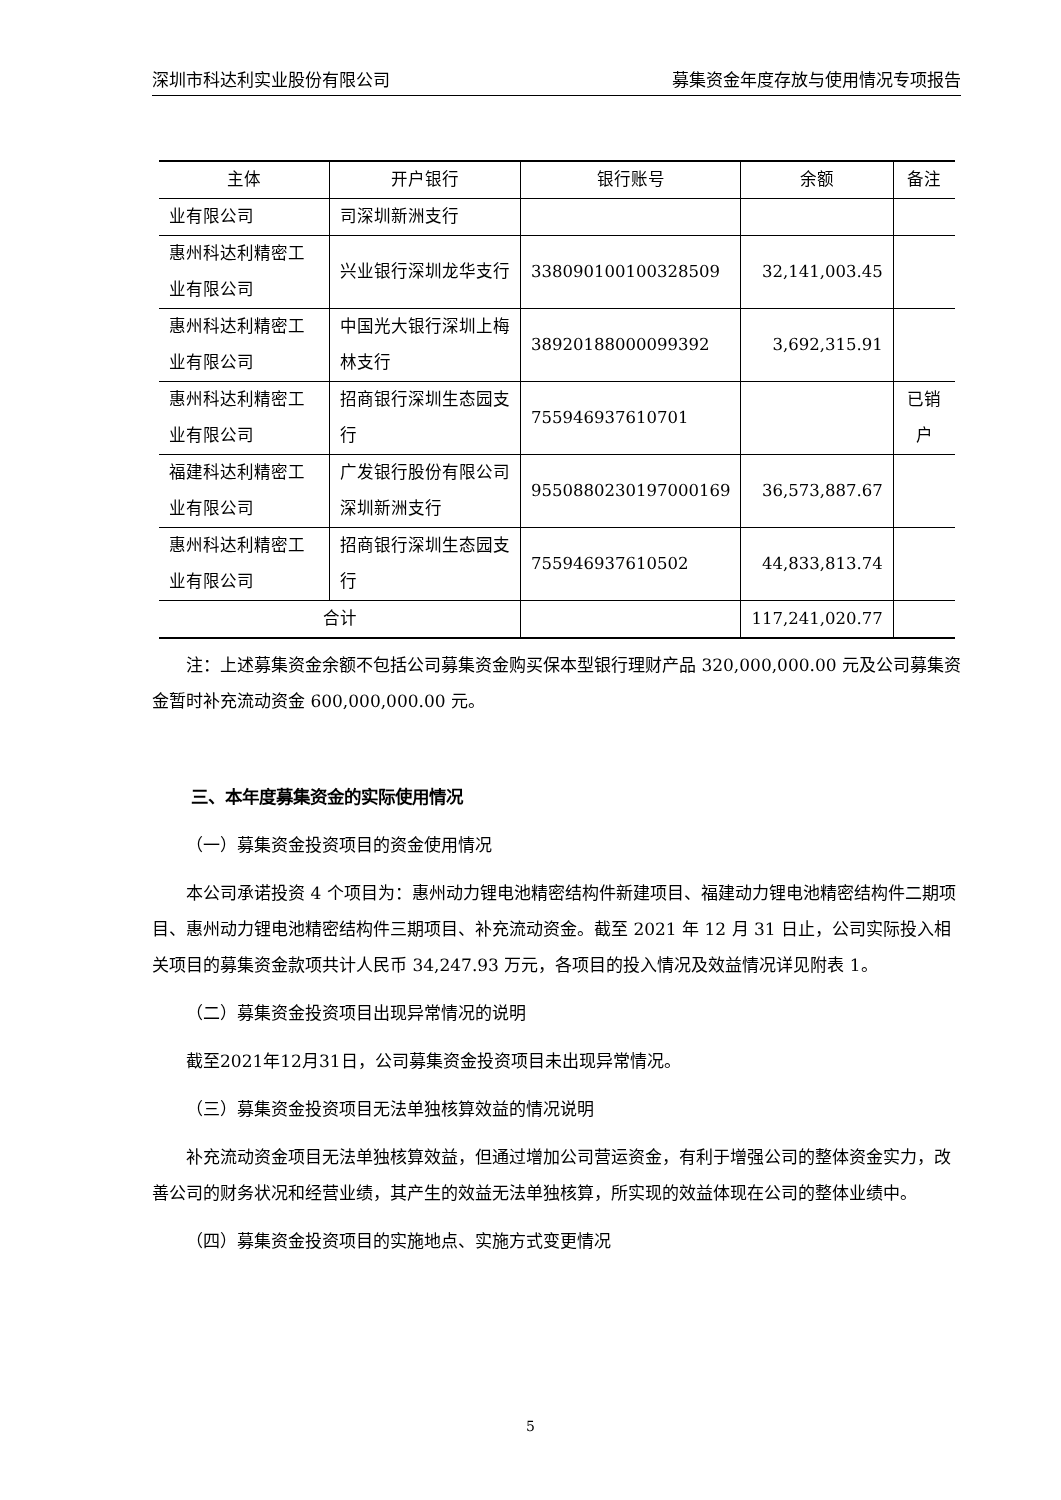深圳市科达利实业股份有限公司 募集资金年度存放与使用情况专项报告
| 主体 | 开户银行 | 银行账号 | 余额 | 备注 |
| --- | --- | --- | --- | --- |
| 业有限公司 | 司深圳新洲支行 | | | |
| 惠州科达利精密工业有限公司 | 兴业银行深圳龙华支行 | 338090100100328509 | 32,141,003.45 | |
| 惠州科达利精密工业有限公司 | 中国光大银行深圳上梅林支行 | 38920188000099392 | 3,692,315.91 | |
| 惠州科达利精密工业有限公司 | 招商银行深圳生态园支行 | 755946937610701 | | 已销户 |
| 福建科达利精密工业有限公司 | 广发银行股份有限公司深圳新洲支行 | 9550880230197000169 | 36,573,887.67 | |
| 惠州科达利精密工业有限公司 | 招商银行深圳生态园支行 | 755946937610502 | 44,833,813.74 | |
| 合计 | | | 117,241,020.77 | |
注：上述募集资金余额不包括公司募集资金购买保本型银行理财产品 320,000,000.00 元及公司募集资金暂时补充流动资金 600,000,000.00 元。
三、本年度募集资金的实际使用情况
（一）募集资金投资项目的资金使用情况
本公司承诺投资 4 个项目为：惠州动力锂电池精密结构件新建项目、福建动力锂电池精密结构件二期项目、惠州动力锂电池精密结构件三期项目、补充流动资金。截至 2021 年 12 月 31 日止，公司实际投入相关项目的募集资金款项共计人民币 34,247.93 万元，各项目的投入情况及效益情况详见附表 1。
（二）募集资金投资项目出现异常情况的说明
截至2021年12月31日，公司募集资金投资项目未出现异常情况。
（三）募集资金投资项目无法单独核算效益的情况说明
补充流动资金项目无法单独核算效益，但通过增加公司营运资金，有利于增强公司的整体资金实力，改善公司的财务状况和经营业绩，其产生的效益无法单独核算，所实现的效益体现在公司的整体业绩中。
（四）募集资金投资项目的实施地点、实施方式变更情况
5